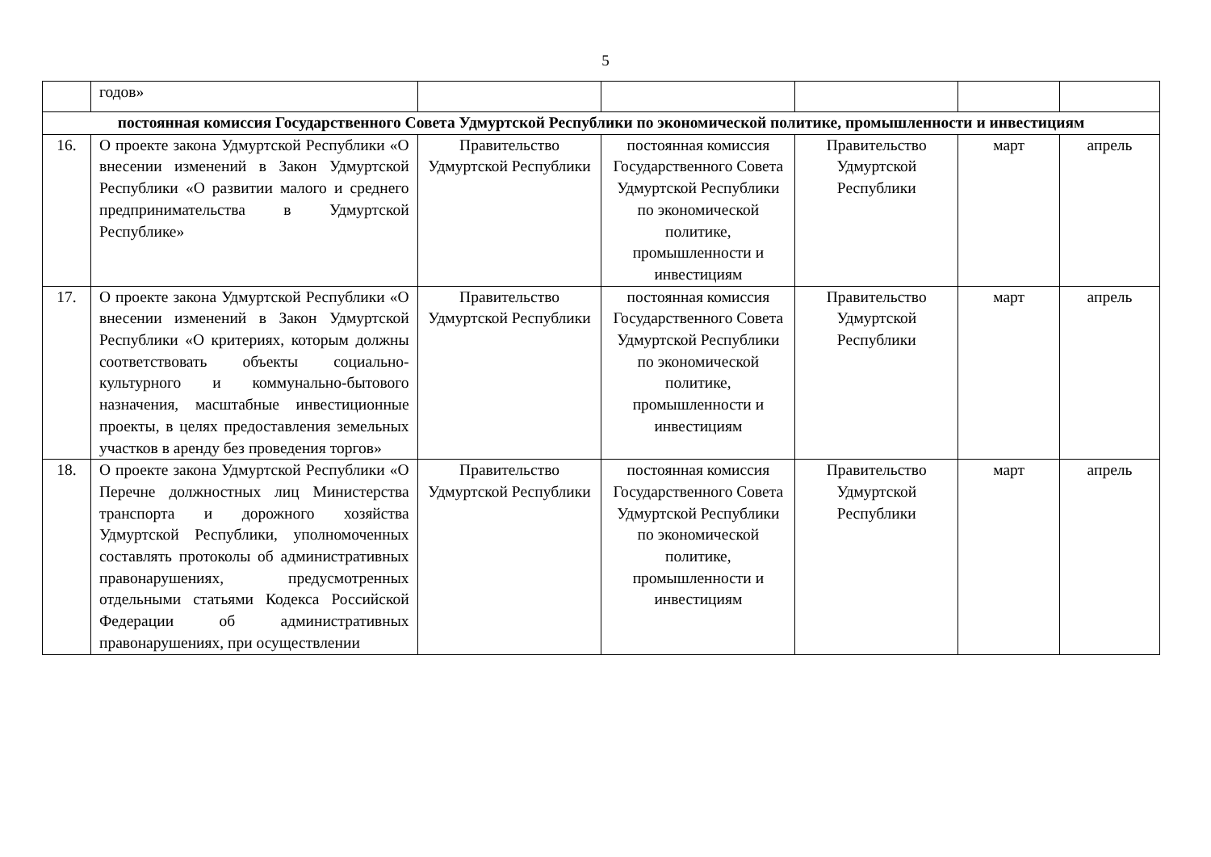5
| | годов» | | | | | |
| постоянная комиссия Государственного Совета Удмуртской Республики по экономической политике, промышленности и инвестициям | | | | | | |
| 16. | О проекте закона Удмуртской Республики «О внесении изменений в Закон Удмуртской Республики «О развитии малого и среднего предпринимательства в Удмуртской Республике» | Правительство Удмуртской Республики | постоянная комиссия Государственного Совета Удмуртской Республики по экономической политике, промышленности и инвестициям | Правительство Удмуртской Республики | март | апрель |
| 17. | О проекте закона Удмуртской Республики «О внесении изменений в Закон Удмуртской Республики «О критериях, которым должны соответствовать объекты социально-культурного и коммунально-бытового назначения, масштабные инвестиционные проекты, в целях предоставления земельных участков в аренду без проведения торгов» | Правительство Удмуртской Республики | постоянная комиссия Государственного Совета Удмуртской Республики по экономической политике, промышленности и инвестициям | Правительство Удмуртской Республики | март | апрель |
| 18. | О проекте закона Удмуртской Республики «О Перечне должностных лиц Министерства транспорта и дорожного хозяйства Удмуртской Республики, уполномоченных составлять протоколы об административных правонарушениях, предусмотренных отдельными статьями Кодекса Российской Федерации об административных правонарушениях, при осуществлении | Правительство Удмуртской Республики | постоянная комиссия Государственного Совета Удмуртской Республики по экономической политике, промышленности и инвестициям | Правительство Удмуртской Республики | март | апрель |